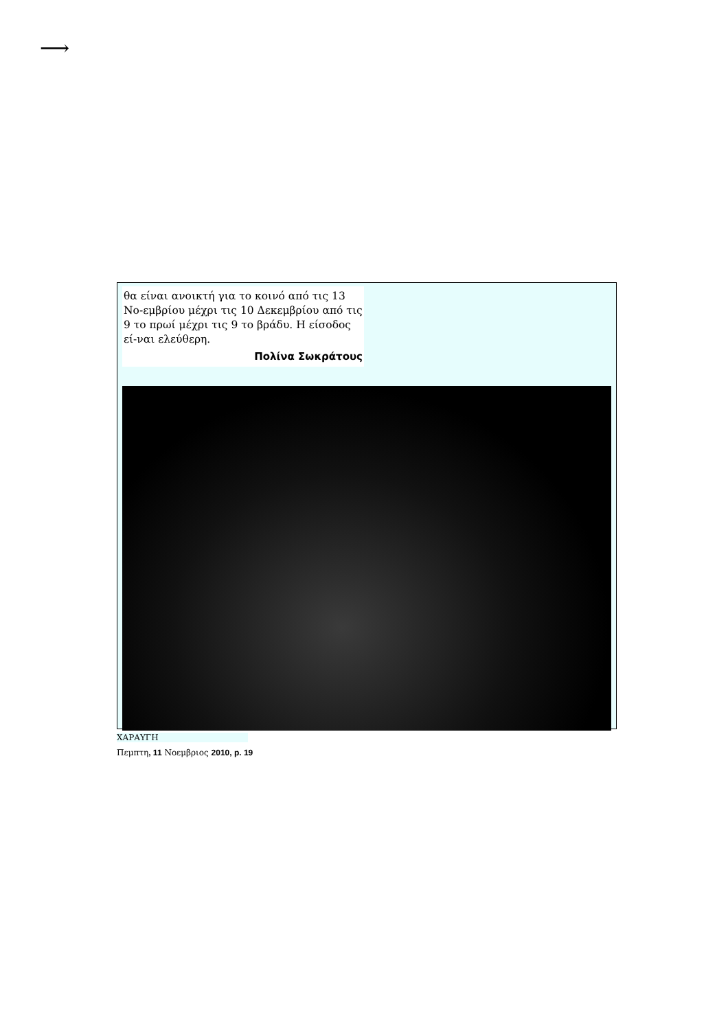⟶
θα είναι ανοικτή για το κοινό από τις 13 Νο-εμβρίου μέχρι τις 10 Δεκεμβρίου από τις 9 το πρωί μέχρι τις 9 το βράδυ. Η είσοδος εί-ναι ελεύθερη.
Πολίνα Σωκράτους
ΧΑΡΑΥΓΗ
Πεμπτη, 11 Νοεμβριος 2010, p. 19